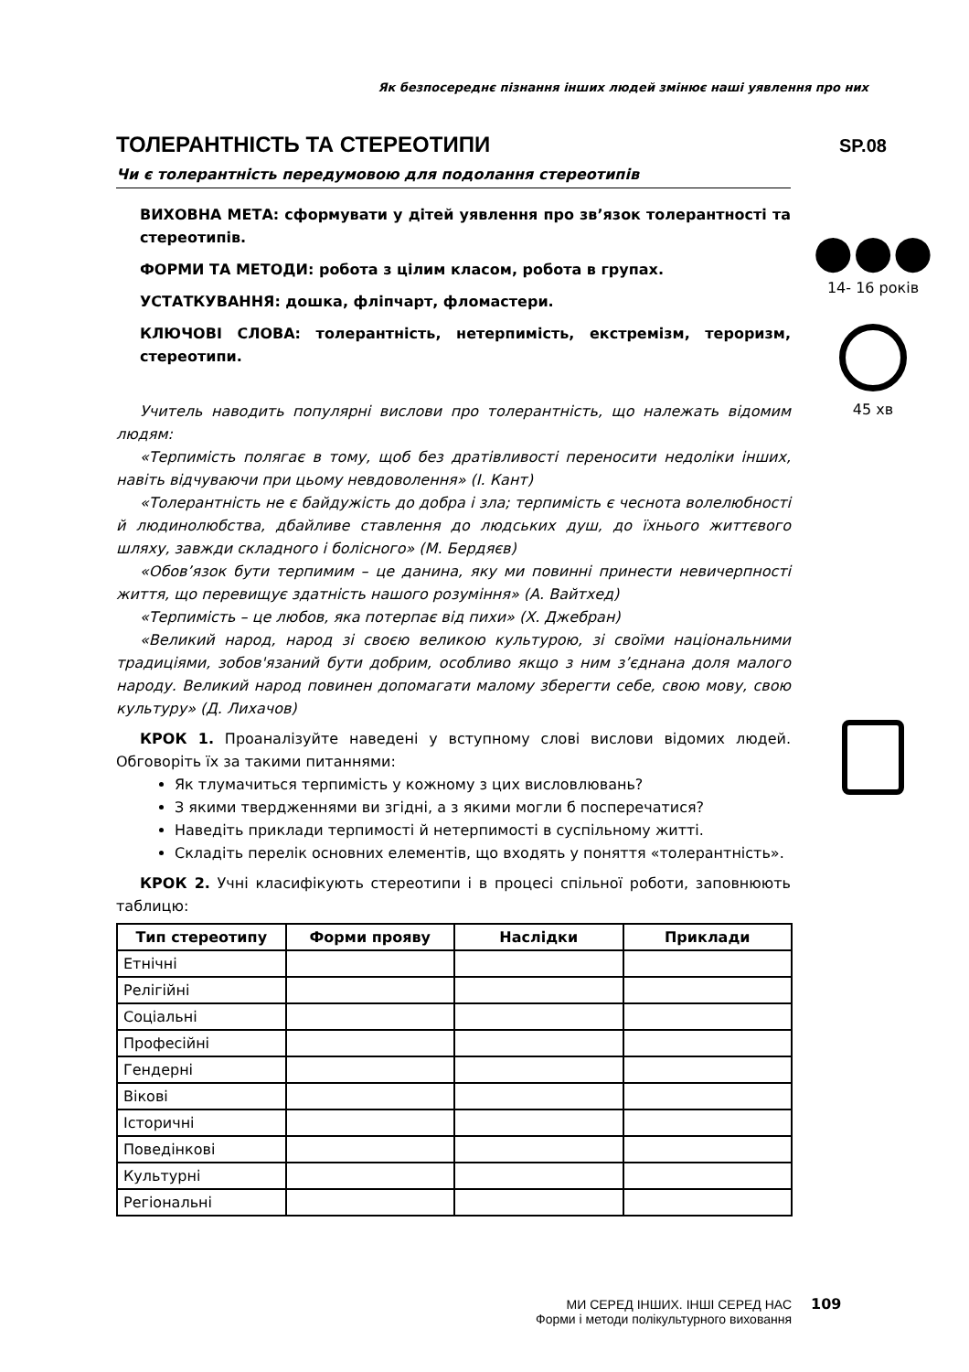Як безпосереднє пізнання інших людей змінює наші уявлення про них
ТОЛЕРАНТНІСТЬ ТА СТЕРЕОТИПИ
Чи є толерантність передумовою для подолання стереотипів
ВИХОВНА МЕТА: сформувати у дітей уявлення про зв’язок толерантності та стереотипів.
ФОРМИ ТА МЕТОДИ: робота з цілим класом, робота в групах.
УСТАТКУВАННЯ: дошка, фліпчарт, фломастери.
КЛЮЧОВІ СЛОВА: толерантність, нетерпимість, екстремізм, тероризм, стереотипи.
Учитель наводить популярні вислови про толерантність, що належать відомим людям:
«Терпимість полягає в тому, щоб без дратівливості переносити недоліки інших, навіть відчуваючи при цьому невдоволення» (І. Кант)
«Толерантність не є байдужість до добра і зла; терпимість є чеснота волелюбності й людинолюбства, дбайливе ставлення до людських душ, до їхнього життєвого шляху, завжди складного і болісного» (М. Бердяєв)
«Обов’язок бути терпимим – це данина, яку ми повинні принести невичерпності життя, що перевищує здатність нашого розуміння» (А. Вайтхед)
«Терпимість – це любов, яка потерпає від пихи» (Х. Джебран)
«Великий народ, народ зі своєю великою культурою, зі своїми національними традиціями, зобов'язаний бути добрим, особливо якщо з ним з’єднана доля малого народу. Великий народ повинен допомагати малому зберегти себе, свою мову, свою культуру» (Д. Лихачов)
КРОК 1. Проаналізуйте наведені у вступному слові вислови відомих людей. Обговоріть їх за такими питаннями:
Як тлумачиться терпимість у кожному з цих висловлювань?
З якими твердженнями ви згідні, а з якими могли б посперечатися?
Наведіть приклади терпимості й нетерпимості в суспільному житті.
Складіть перелік основних елементів, що входять у поняття «толерантність».
КРОК 2. Учні класифікують стереотипи і в процесі спільної роботи, заповнюють таблицю:
| Тип стереотипу | Форми прояву | Наслідки | Приклади |
| --- | --- | --- | --- |
| Етнічні | | | |
| Релігійні | | | |
| Соціальні | | | |
| Професійні | | | |
| Гендерні | | | |
| Вікові | | | |
| Історичні | | | |
| Поведінкові | | | |
| Культурні | | | |
| Регіональні | | | |
SP.08
●●●
14- 16 років
45 хв
МИ СЕРЕД ІНШИХ. ІНШІ СЕРЕД НАС
Форми і методи полікультурного виховання
109